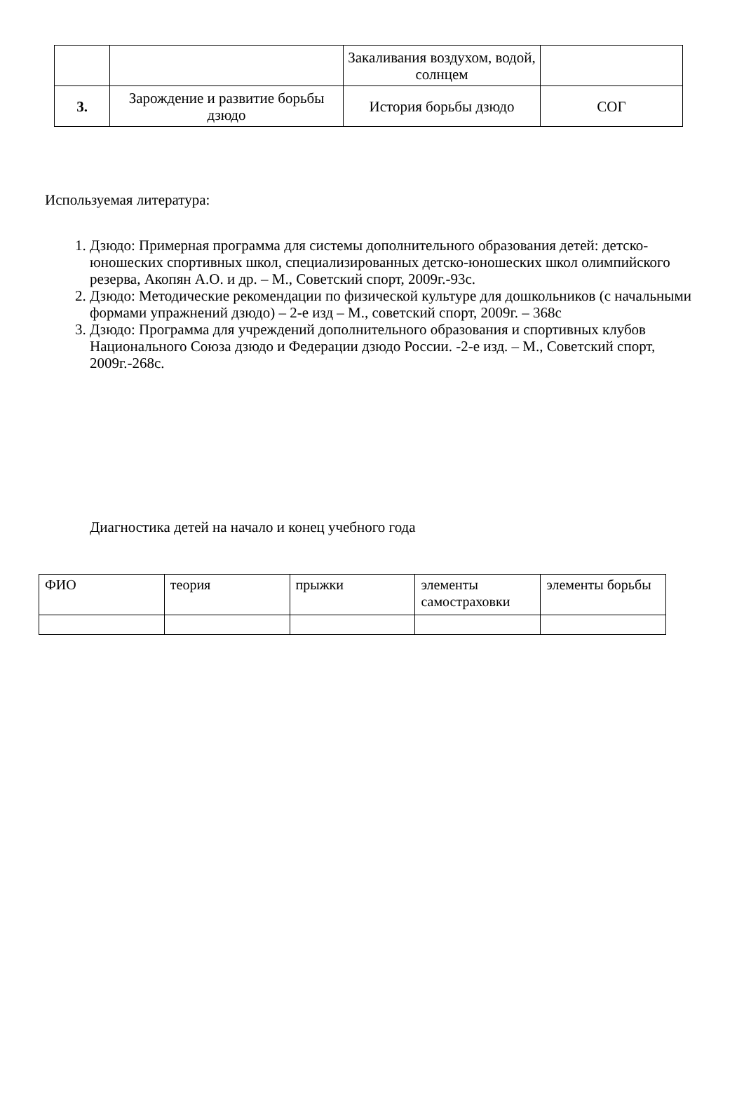| | | Закаливания воздухом, водой, солнцем | |
| 3. | Зарождение и развитие борьбы дзюдо | История борьбы дзюдо | СОГ |
Используемая литература:
1. Дзюдо: Примерная программа для системы дополнительного образования детей: детско-юношеских спортивных школ, специализированных детско-юношеских школ олимпийского резерва, Акопян А.О. и др. – М., Советский спорт, 2009г.-93с.
2. Дзюдо: Методические рекомендации по физической культуре для дошкольников (с начальными формами упражнений дзюдо) – 2-е изд – М., советский спорт, 2009г. – 368с
3. Дзюдо: Программа для учреждений дополнительного образования и спортивных клубов Национального Союза дзюдо и Федерации дзюдо России. -2-е изд. – М., Советский спорт, 2009г.-268с.
Диагностика детей на начало и конец учебного года
| ФИО | теория | прыжки | элементы самостраховки | элементы борьбы |